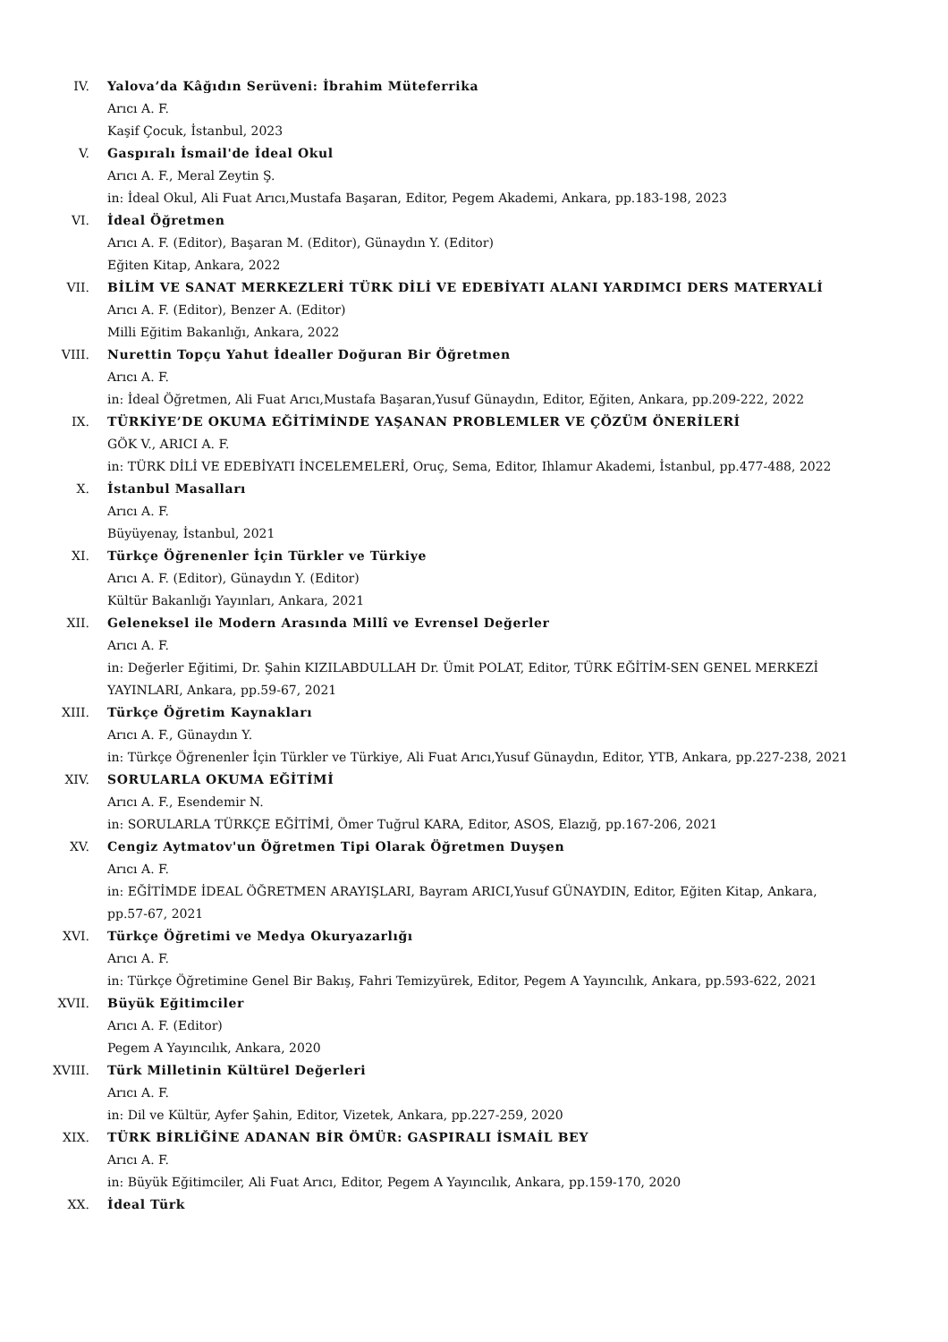IV. Yalova’da Kâğıdın Serüveni: İbrahim Müteferrika
Arıcı A. F.
Kaşif Çocuk, İstanbul, 2023
V. Gaspıralı İsmail'de İdeal Okul
Arıcı A. F., Meral Zeytin Ş.
in: İdeal Okul, Ali Fuat Arıcı,Mustafa Başaran, Editor, Pegem Akademi, Ankara, pp.183-198, 2023
VI. İdeal Öğretmen
Arıcı A. F. (Editor), Başaran M. (Editor), Günaydın Y. (Editor)
Eğiten Kitap, Ankara, 2022
VII. BİLİM VE SANAT MERKEZLERİ TÜRK DİLİ VE EDEBİYATI ALANI YARDIMCI DERS MATERYALİ
Arıcı A. F. (Editor), Benzer A. (Editor)
Milli Eğitim Bakanlığı, Ankara, 2022
VIII. Nurettin Topçu Yahut İdealler Doğuran Bir Öğretmen
Arıcı A. F.
in: İdeal Öğretmen, Ali Fuat Arıcı,Mustafa Başaran,Yusuf Günaydın, Editor, Eğiten, Ankara, pp.209-222, 2022
IX. TÜRKİYE’DE OKUMA EĞİTİMİNDE YAŞANAN PROBLEMLER VE ÇÖZÜM ÖNERİLERİ
GÖK V., ARICI A. F.
in: TÜRK DİLİ VE EDEBİYATI İNCELEMELERİ, Oruç, Sema, Editor, Ihlamur Akademi, İstanbul, pp.477-488, 2022
X. İstanbul Masalları
Arıcı A. F.
Büyüyenay, İstanbul, 2021
XI. Türkçe Öğrenenler İçin Türkler ve Türkiye
Arıcı A. F. (Editor), Günaydın Y. (Editor)
Kültür Bakanlığı Yayınları, Ankara, 2021
XII. Geleneksel ile Modern Arasında Millî ve Evrensel Değerler
Arıcı A. F.
in: Değerler Eğitimi, Dr. Şahin KIZILABDULLAH Dr. Ümit POLAT, Editor, TÜRK EĞİTİM-SEN GENEL MERKEZİ YAYINLARI, Ankara, pp.59-67, 2021
XIII. Türkçe Öğretim Kaynakları
Arıcı A. F., Günaydın Y.
in: Türkçe Öğrenenler İçin Türkler ve Türkiye, Ali Fuat Arıcı,Yusuf Günaydın, Editor, YTB, Ankara, pp.227-238, 2021
XIV. SORULARLA OKUMA EĞİTİMİ
Arıcı A. F., Esendemir N.
in: SORULARLA TÜRKÇE EĞİTİMİ, Ömer Tuğrul KARA, Editor, ASOS, Elazığ, pp.167-206, 2021
XV. Cengiz Aytmatov'un Öğretmen Tipi Olarak Öğretmen Duyşen
Arıcı A. F.
in: EĞİTİMDE İDEAL ÖĞRETMEN ARAYIŞLARI, Bayram ARICI,Yusuf GÜNAYDIN, Editor, Eğiten Kitap, Ankara, pp.57-67, 2021
XVI. Türkçe Öğretimi ve Medya Okuryazarlığı
Arıcı A. F.
in: Türkçe Öğretimine Genel Bir Bakış, Fahri Temizyürek, Editor, Pegem A Yayıncılık, Ankara, pp.593-622, 2021
XVII. Büyük Eğitimciler
Arıcı A. F. (Editor)
Pegem A Yayıncılık, Ankara, 2020
XVIII. Türk Milletinin Kültürel Değerleri
Arıcı A. F.
in: Dil ve Kültür, Ayfer Şahin, Editor, Vizetek, Ankara, pp.227-259, 2020
XIX. TÜRK BİRLİĞİNE ADANAN BİR ÖMÜR: GASPIRALI İSMAİL BEY
Arıcı A. F.
in: Büyük Eğitimciler, Ali Fuat Arıcı, Editor, Pegem A Yayıncılık, Ankara, pp.159-170, 2020
XX. İdeal Türk